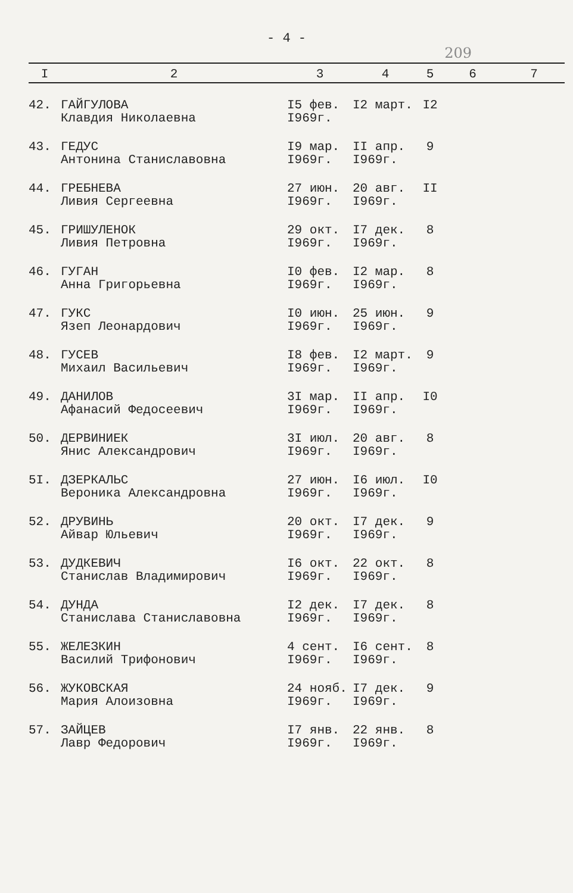- 4 -
209
| I | 2 | 3 | 4 | 5 | 6 | 7 |
| --- | --- | --- | --- | --- | --- | --- |
| 42. | ГАЙГУЛОВА Клавдия Николаевна | I5 фев. I969г. | I2 март. | I2 | | |
| 43. | ГЕДУС Антонина Станиславовна | I9 мар. I969г. | II апр. I969г. | 9 | | |
| 44. | ГРЕБНЕВА Ливия Сергеевна | 27 июн. I969г. | 20 авг. I969г. | II | | |
| 45. | ГРИШУЛЕНОК Ливия Петровна | 29 окт. I969г. | I7 дек. I969г. | 8 | | |
| 46. | ГУГАН Анна Григорьевна | I0 фев. I969г. | I2 мар. I969г. | 8 | | |
| 47. | ГУКС Язеп Леонардович | I0 июн. I969г. | 25 июн. I969г. | 9 | | |
| 48. | ГУСЕВ Михаил Васильевич | I8 фев. I969г. | I2 март. I969г. | 9 | | |
| 49. | ДАНИЛОВ Афанасий Федосеевич | 3I мар. I969г. | II апр. I969г. | I0 | | |
| 50. | ДЕРВИНИЕК Янис Александрович | 3I июл. I969г. | 20 авг. I969г. | 8 | | |
| 5I. | ДЗЕРКАЛЬС Вероника Александровна | 27 июн. I969г. | I6 июл. I969г. | I0 | | |
| 52. | ДРУВИНЬ Айвар Юльевич | 20 окт. I969г. | I7 дек. I969г. | 9 | | |
| 53. | ДУДКЕВИЧ Станислав Владимирович | I6 окт. I969г. | 22 окт. I969г. | 8 | | |
| 54. | ДУНДА Станислава Станиславовна | I2 дек. I969г. | I7 дек. I969г. | 8 | | |
| 55. | ЖЕЛЕЗКИН Василий Трифонович | 4 сент. I969г. | I6 сент. I969г. | 8 | | |
| 56. | ЖУКОВСКАЯ Мария Алоизовна | 24 нояб. I969г. | I7 дек. I969г. | 9 | | |
| 57. | ЗАЙЦЕВ Лавр Федорович | I7 янв. I969г. | 22 янв. I969г. | 8 | | |